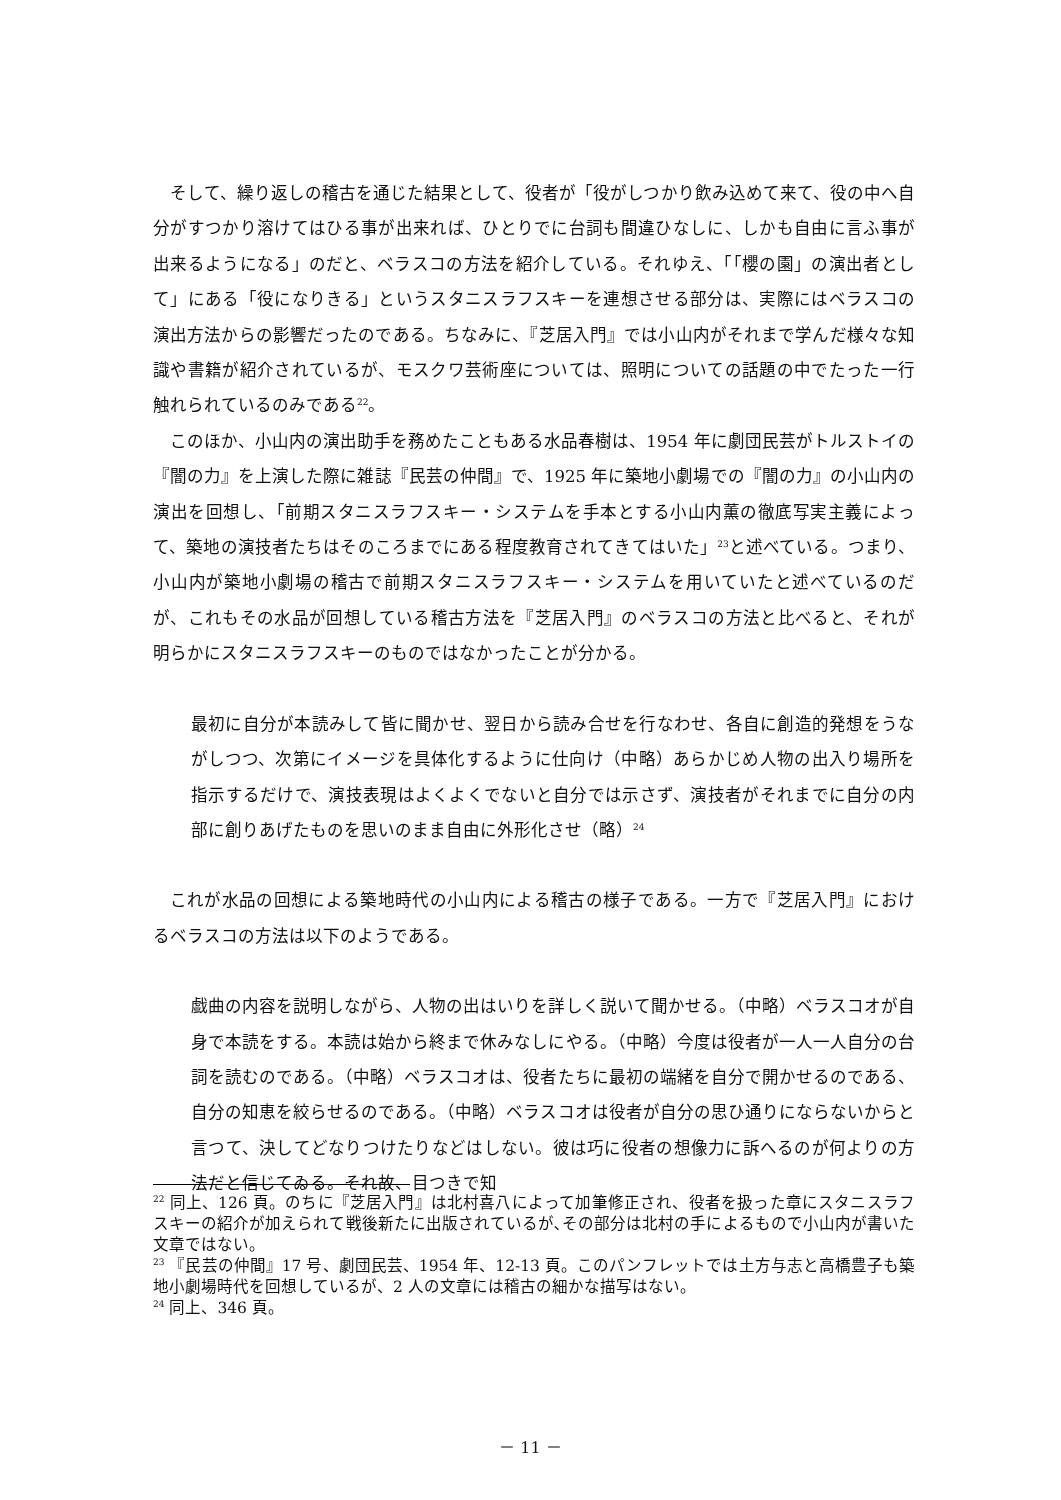そして、繰り返しの稽古を通じた結果として、役者が「役がしつかり飲み込めて来て、役の中へ自分がすつかり溶けてはひる事が出来れば、ひとりでに台詞も間違ひなしに、しかも自由に言ふ事が出来るようになる」のだと、ベラスコの方法を紹介している。それゆえ、「「櫻の園」の演出者として」にある「役になりきる」というスタニスラフスキーを連想させる部分は、実際にはベラスコの演出方法からの影響だったのである。ちなみに、『芝居入門』では小山内がそれまで学んだ様々な知識や書籍が紹介されているが、モスクワ芸術座については、照明についての話題の中でたった一行触れられているのみである<sup>22</sup>。
このほか、小山内の演出助手を務めたこともある水品春樹は、1954 年に劇団民芸がトルストイの『闇の力』を上演した際に雑誌『民芸の仲間』で、1925 年に築地小劇場での『闇の力』の小山内の演出を回想し、「前期スタニスラフスキー・システムを手本とする小山内薫の徹底写実主義によって、築地の演技者たちはそのころまでにある程度教育されてきてはいた」<sup>23</sup>と述べている。つまり、小山内が築地小劇場の稽古で前期スタニスラフスキー・システムを用いていたと述べているのだが、これもその水品が回想している稽古方法を『芝居入門』のベラスコの方法と比べると、それが明らかにスタニスラフスキーのものではなかったことが分かる。
最初に自分が本読みして皆に聞かせ、翌日から読み合せを行なわせ、各自に創造的発想をうながしつつ、次第にイメージを具体化するように仕向け（中略）あらかじめ人物の出入り場所を指示するだけで、演技表現はよくよくでないと自分では示さず、演技者がそれまでに自分の内部に創りあげたものを思いのまま自由に外形化させ（略）<sup>24</sup>
これが水品の回想による築地時代の小山内による稽古の様子である。一方で『芝居入門』におけるベラスコの方法は以下のようである。
戯曲の内容を説明しながら、人物の出はいりを詳しく説いて聞かせる。（中略）ベラスコオが自身で本読をする。本読は始から終まで休みなしにやる。（中略）今度は役者が一人一人自分の台詞を読むのである。（中略）ベラスコオは、役者たちに最初の端緒を自分で開かせるのである、自分の知恵を絞らせるのである。（中略）ベラスコオは役者が自分の思ひ通りにならないからと言つて、決してどなりつけたりなどはしない。彼は巧に役者の想像力に訴へるのが何よりの方法だと信じてゐる。それ故、目つきで知
<sup>22</sup> 同上、126 頁。のちに『芝居入門』は北村喜八によって加筆修正され、役者を扱った章にスタニスラフスキーの紹介が加えられて戦後新たに出版されているが､その部分は北村の手によるもので小山内が書いた文章ではない。
<sup>23</sup> 『民芸の仲間』17 号、劇団民芸、1954 年、12-13 頁。このパンフレットでは土方与志と高橋豊子も築地小劇場時代を回想しているが、2 人の文章には稽古の細かな描写はない。
<sup>24</sup> 同上、346 頁。
－ 11 －